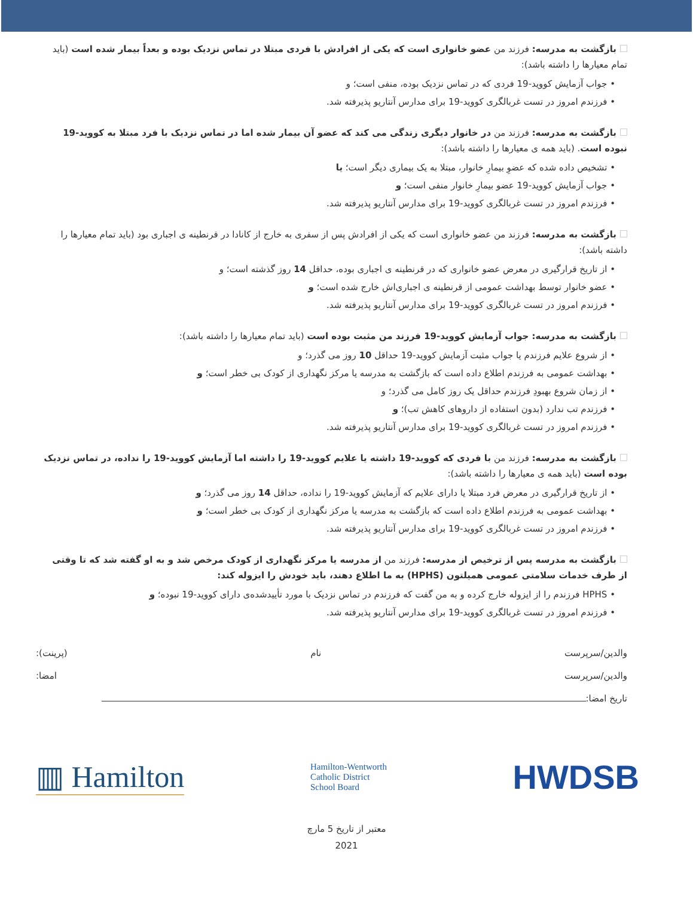بازگشت به مدرسه: فرزند من عضو خانواری است که یکی از افرادش با فردی مبتلا در تماس نزدیک بوده و بعداً بیمار شده است (باید تمام معیارها را داشته باشد):
• جواب آزمایش کووید-19 فردی که در تماس نزدیک بوده، منفی است؛ و
• فرزندم امروز در تست غربالگری کووید-19 برای مدارس آنتاریو پذیرفته شد.
بازگشت به مدرسه: فرزند من در خانوار دیگری زندگی می کند که عضو آن بیمار شده اما در تماس نزدیک با فرد مبتلا به کووید-19 نبوده است. (باید همه ی معیارها را داشته باشد):
• تشخیص داده شده که عضوِ بیمارِ خانوار، مبتلا به یک بیماری دیگر است؛ یا
• جواب آزمایش کووید-19 عضو بیمارِ خانوار منفی است؛ و
• فرزندم امروز در تست غربالگری کووید-19 برای مدارس آنتاریو پذیرفته شد.
بازگشت به مدرسه: فرزند من عضو خانواری است که یکی از افرادش پس از سفری به خارج از کانادا در قرنطینه ی اجباری بود (باید تمام معیارها را داشته باشد):
• از تاریخ قرارگیری در معرض عضو خانواری که در قرنطینه ی اجباری بوده، حداقل 14 روز گذشته است؛ و
• عضو خانوار توسط بهداشت عمومی از قرنطینه ی اجباری‌اش خارج شده است؛ و
• فرزندم امروز در تست غربالگری کووید-19 برای مدارس آنتاریو پذیرفته شد.
بازگشت به مدرسه: جواب آزمایش کووید-19 فرزند من مثبت بوده است (باید تمام معیارها را داشته باشد):
• از شروع علایم فرزندم یا جواب مثبت آزمایش کووید-19 حداقل 10 روز می گذرد؛ و
• بهداشت عمومی به فرزندم اطلاع داده است که بازگشت به مدرسه یا مرکز نگهداری از کودک بی خطر است؛ و
• از زمان شروع بهبودِ فرزندم حداقل یک روز کامل می گذرد؛ و
• فرزندم تب ندارد (بدون استفاده از داروهای کاهش تب)؛ و
• فرزندم امروز در تست غربالگری کووید-19 برای مدارس آنتاریو پذیرفته شد.
بازگشت به مدرسه: فرزند من با فردی که کووید-19 داشته یا علایم کووید-19 را داشته اما آزمایش کووید-19 را نداده، در تماس نزدیک بوده است (باید همه ی معیارها را داشته باشد):
• از تاریخ قرارگیری در معرض فرد مبتلا یا دارای علایم که آزمایش کووید-19 را نداده، حداقل 14 روز می گذرد؛ و
• بهداشت عمومی به فرزندم اطلاع داده است که بازگشت به مدرسه یا مرکز نگهداری از کودک بی خطر است؛ و
• فرزندم امروز در تست غربالگری کووید-19 برای مدارس آنتاریو پذیرفته شد.
بازگشت به مدرسه پس از ترخیص از مدرسه: فرزند من از مدرسه یا مرکز نگهداری از کودک مرخص شد و به او گفته شد که تا وقتی از طرف خدمات سلامتی عمومی همیلتون (HPHS) به ما اطلاع دهند، باید خودش را ایزوله کند:
• HPHS فرزندم را از ایزوله خارج کرده و به من گفت که فرزندم در تماس نزدیک با مورد تأییدشده‌ی دارای کووید-19 نبوده؛ و
• فرزندم امروز در تست غربالگری کووید-19 برای مدارس آنتاریو پذیرفته شد.
والدین/سرپرست نام (پرینت):
والدین/سرپرست امضا:
تاریخ امضا:
▥ Hamilton
Hamilton-Wentworth
Catholic District
School Board
HWDSB
معتبر از تاریخ 5 مارچ
2021